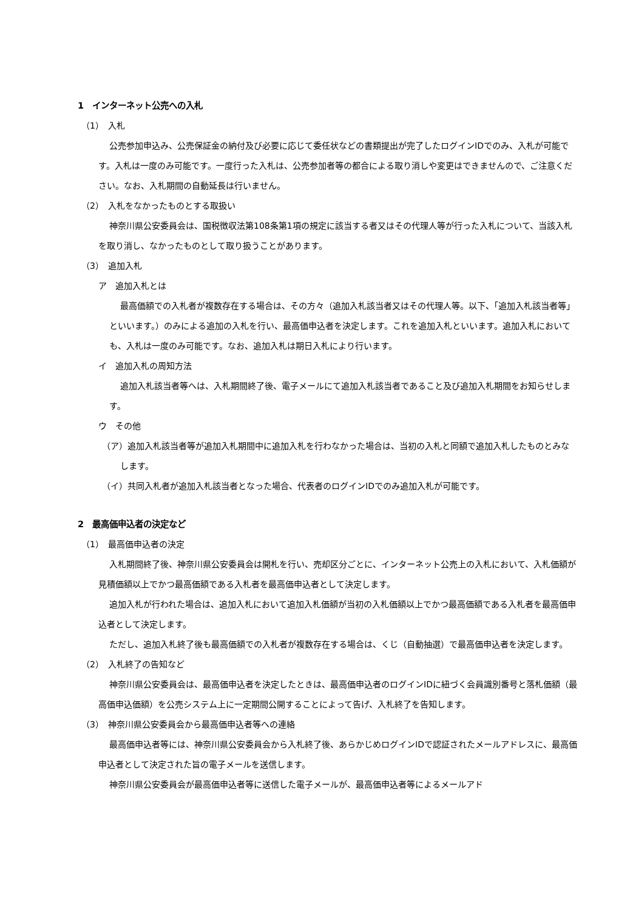1　インターネット公売への入札
（1）　入札
公売参加申込み、公売保証金の納付及び必要に応じて委任状などの書類提出が完了したログインIDでのみ、入札が可能です。入札は一度のみ可能です。一度行った入札は、公売参加者等の都合による取り消しや変更はできませんので、ご注意ください。なお、入札期間の自動延長は行いません。
（2）　入札をなかったものとする取扱い
神奈川県公安委員会は、国税徴収法第108条第1項の規定に該当する者又はその代理人等が行った入札について、当該入札を取り消し、なかったものとして取り扱うことがあります。
（3）　追加入札
ア　追加入札とは
最高価額での入札者が複数存在する場合は、その方々（追加入札該当者又はその代理人等。以下、「追加入札該当者等」といいます。）のみによる追加の入札を行い、最高価申込者を決定します。これを追加入札といいます。追加入札においても、入札は一度のみ可能です。なお、追加入札は期日入札により行います。
イ　追加入札の周知方法
追加入札該当者等へは、入札期間終了後、電子メールにて追加入札該当者であること及び追加入札期間をお知らせします。
ウ　その他
（ア）追加入札該当者等が追加入札期間中に追加入札を行わなかった場合は、当初の入札と同額で追加入札したものとみなします。
（イ）共同入札者が追加入札該当者となった場合、代表者のログインIDでのみ追加入札が可能です。
2　最高価申込者の決定など
（1）　最高価申込者の決定
入札期間終了後、神奈川県公安委員会は開札を行い、売却区分ごとに、インターネット公売上の入札において、入札価額が見積価額以上でかつ最高価額である入札者を最高価申込者として決定します。
追加入札が行われた場合は、追加入札において追加入札価額が当初の入札価額以上でかつ最高価額である入札者を最高価申込者として決定します。
ただし、追加入札終了後も最高価額での入札者が複数存在する場合は、くじ（自動抽選）で最高価申込者を決定します。
（2）　入札終了の告知など
神奈川県公安委員会は、最高価申込者を決定したときは、最高価申込者のログインIDに紐づく会員識別番号と落札価額（最高価申込価額）を公売システム上に一定期間公開することによって告げ、入札終了を告知します。
（3）　神奈川県公安委員会から最高価申込者等への連絡
最高価申込者等には、神奈川県公安委員会から入札終了後、あらかじめログインIDで認証されたメールアドレスに、最高価申込者として決定された旨の電子メールを送信します。
神奈川県公安委員会が最高価申込者等に送信した電子メールが、最高価申込者等によるメールアド